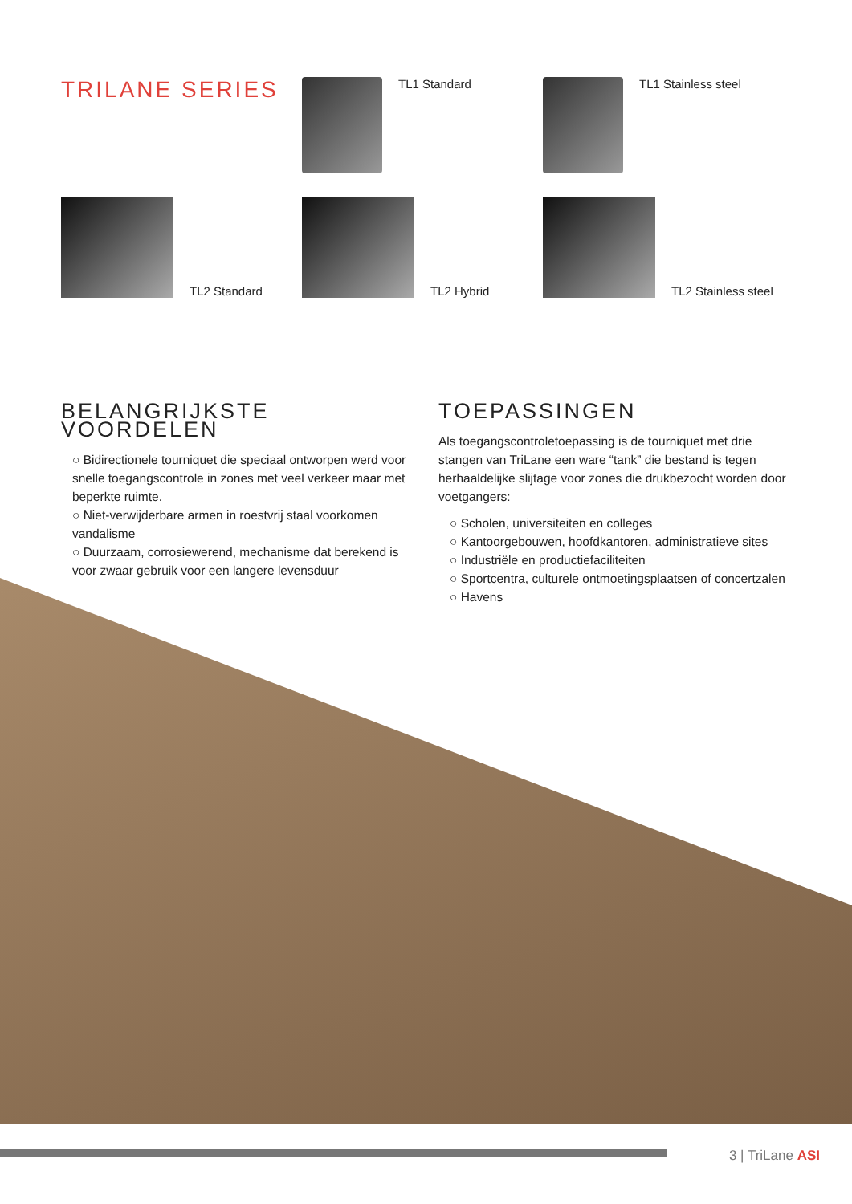TRILANE SERIES
TL1 Standard
TL1 Stainless steel
TL2 Standard
TL2 Hybrid
TL2 Stainless steel
BELANGRIJKSTE VOORDELEN
○ Bidirectionele tourniquet die speciaal ontworpen werd voor snelle toegangscontrole in zones met veel verkeer maar met beperkte ruimte.
○ Niet-verwijderbare armen in roestvrij staal voorkomen vandalisme
○ Duurzaam, corrosiewerend, mechanisme dat berekend is voor zwaar gebruik voor een langere levensduur
TOEPASSINGEN
Als toegangscontroletoepassing is de tourniquet met drie stangen van TriLane een ware “tank” die bestand is tegen herhaaldelijke slijtage voor zones die drukbezocht worden door voetgangers:
○ Scholen, universiteiten en colleges
○ Kantoorgebouwen, hoofdkantoren, administratieve sites
○ Industriële en productiefaciliteiten
○ Sportcentra, culturele ontmoetingsplaatsen of concertzalen
○ Havens
3 | TriLane ASI